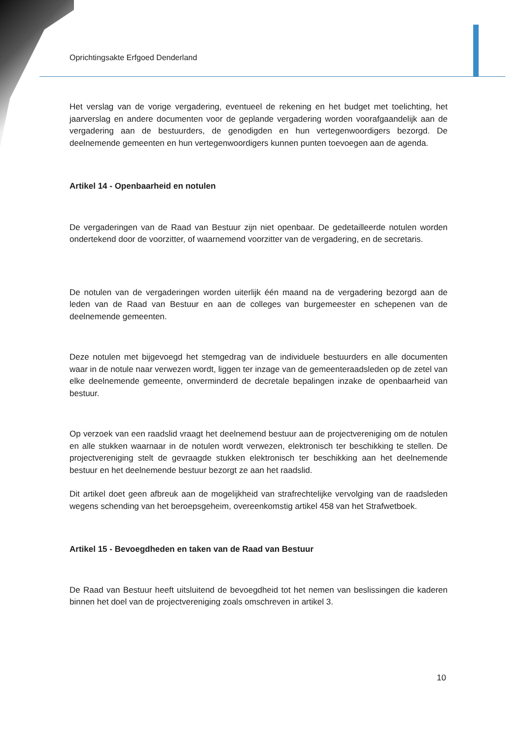Oprichtingsakte Erfgoed Denderland
Het verslag van de vorige vergadering, eventueel de rekening en het budget met toelichting, het jaarverslag en andere documenten voor de geplande vergadering worden voorafgaandelijk aan de vergadering aan de bestuurders, de genodigden en hun vertegenwoordigers bezorgd. De deelnemende gemeenten en hun vertegenwoordigers kunnen punten toevoegen aan de agenda.
Artikel 14 - Openbaarheid en notulen
De vergaderingen van de Raad van Bestuur zijn niet openbaar. De gedetailleerde notulen worden ondertekend door de voorzitter, of waarnemend voorzitter van de vergadering, en de secretaris.
De notulen van de vergaderingen worden uiterlijk één maand na de vergadering bezorgd aan de leden van de Raad van Bestuur en aan de colleges van burgemeester en schepenen van de deelnemende gemeenten.
Deze notulen met bijgevoegd het stemgedrag van de individuele bestuurders en alle documenten waar in de notule naar verwezen wordt, liggen ter inzage van de gemeenteraadsleden op de zetel van elke deelnemende gemeente, onverminderd de decretale bepalingen inzake de openbaarheid van bestuur.
Op verzoek van een raadslid vraagt het deelnemend bestuur aan de projectvereniging om de notulen en alle stukken waarnaar in de notulen wordt verwezen, elektronisch ter beschikking te stellen. De projectvereniging stelt de gevraagde stukken elektronisch ter beschikking aan het deelnemende bestuur en het deelnemende bestuur bezorgt ze aan het raadslid.
Dit artikel doet geen afbreuk aan de mogelijkheid van strafrechtelijke vervolging van de raadsleden wegens schending van het beroepsgeheim, overeenkomstig artikel 458 van het Strafwetboek.
Artikel 15 - Bevoegdheden en taken van de Raad van Bestuur
De Raad van Bestuur heeft uitsluitend de bevoegdheid tot het nemen van beslissingen die kaderen binnen het doel van de projectvereniging zoals omschreven in artikel 3.
10